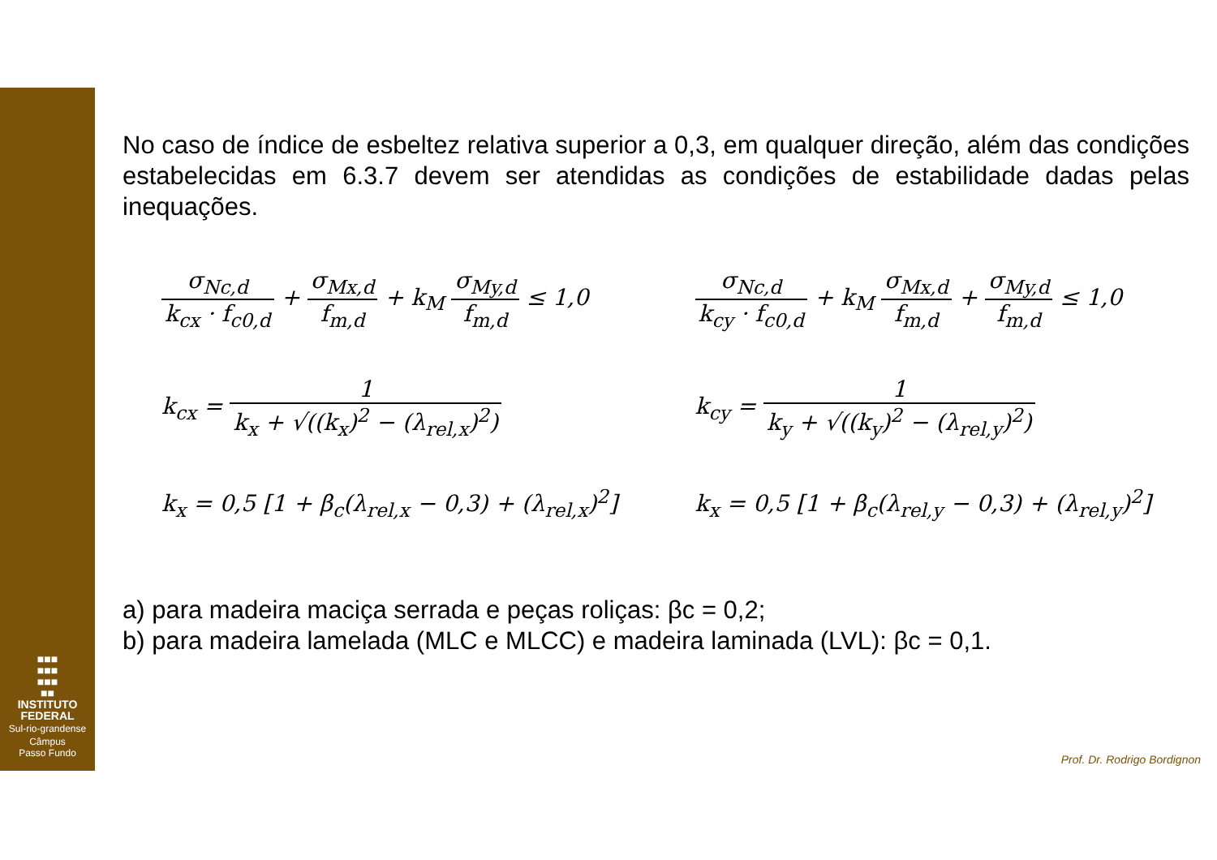■■■
■■■
■■■
■■
INSTITUTO
FEDERAL
Sul-rio-grandense
Câmpus
Passo Fundo
No caso de índice de esbeltez relativa superior a 0,3, em qualquer direção, além das condições estabelecidas em 6.3.7 devem ser atendidas as condições de estabilidade dadas pelas inequações.
σ<sub>Nc,d</sub> k<sub>cx</sub> · f<sub>c0,d</sub> + σ<sub>Mx,d</sub> f<sub>m,d</sub> + k<sub>M</sub> σ<sub>My,d</sub> f<sub>m,d</sub> ≤ 1,0
σ<sub>Nc,d</sub> k<sub>cy</sub> · f<sub>c0,d</sub> + k<sub>M</sub> σ<sub>Mx,d</sub> f<sub>m,d</sub> + σ<sub>My,d</sub> f<sub>m,d</sub> ≤ 1,0
k<sub>cx</sub> = 1 k<sub>x</sub> + √((k<sub>x</sub>)<sup>2</sup> − (λ<sub>rel,x</sub>)<sup>2</sup>)
k<sub>cy</sub> = 1 k<sub>y</sub> + √((k<sub>y</sub>)<sup>2</sup> − (λ<sub>rel,y</sub>)<sup>2</sup>)
k<sub>x</sub> = 0,5 [1 + β<sub>c</sub>(λ<sub>rel,x</sub> − 0,3) + (λ<sub>rel,x</sub>)<sup>2</sup>]
k<sub>x</sub> = 0,5 [1 + β<sub>c</sub>(λ<sub>rel,y</sub> − 0,3) + (λ<sub>rel,y</sub>)<sup>2</sup>]
a) para madeira maciça serrada e peças roliças: βc = 0,2;
b) para madeira lamelada (MLC e MLCC) e madeira laminada (LVL): βc = 0,1.
Prof. Dr. Rodrigo Bordignon